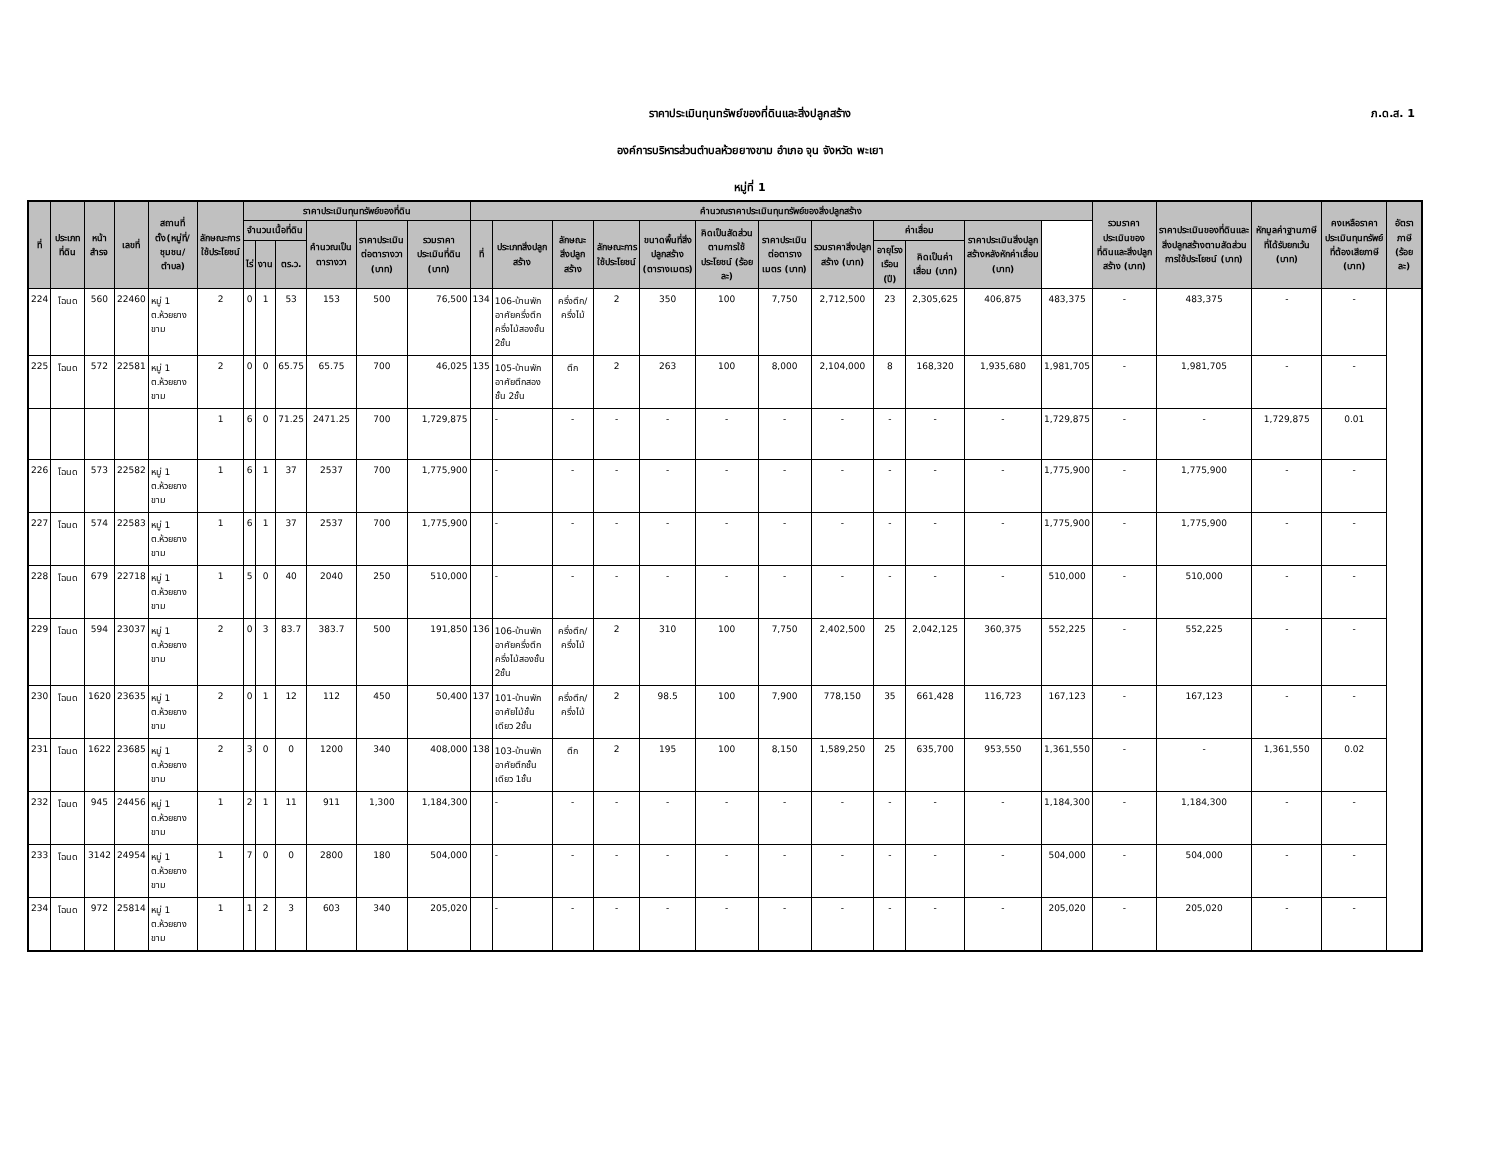ภ.ด.ส. 1
ราคาประเมินทุนทรัพย์ของที่ดินและสิ่งปลูกสร้าง
องค์การบริหารส่วนตำบลห้วยยางขาม อำเภอ จุน จังหวัด พะเยา
หมู่ที่ 1
| ที่ | ประเภทที่ดิน | หน้าสำรจ | เลขที่ | สถานที่ตั้ง(หมู่ที่/ชุมชน/ตำบล) | ลักษณะการใช้ประโยชน์ | ราคาประเมินทุนทรัพย์ของที่ดิน | | | | | | คำนวณราคาประเมินทุนทรัพย์ของสิ่งปลูกสร้าง | | | | | | | | | | | | รวมราคาประเมินของที่ดินและสิ่งปลูกสร้าง (บาท) | ราคาประเมินของที่ดินและสิ่งปลูกสร้างตามสัดส่วนการใช้ประโยชน์ (บาท) | หักมูลค่าฐานภาษีที่ได้รับยกเว้น (บาท) | คงเหลือราคาประเมินทุนทรัพย์ที่ต้องเสียภาษี (บาท) | อัตราภาษี (ร้อยละ) |
| --- | --- | --- | --- | --- | --- | --- | --- | --- | --- | --- | --- | --- | --- | --- | --- | --- | --- | --- | --- | --- | --- | --- | --- | --- | --- | --- | --- | --- |
| | | | | | | จำนวนเนื้อที่ดิน | | | คำนวณเป็นตารางวา | ราคาประเมินต่อตารางวา (บาท) | รวมราคาประเมินที่ดิน (บาท) | ที่ | ประเภทสิ่งปลูกสร้าง | ลักษณะสิ่งปลูกสร้าง | ลักษณะการใช้ประโยชน์ | ขนาดพื้นที่สิ่งปลูกสร้าง (ตารางเมตร) | คิดเป็นสัดส่วนตามการใช้ประโยชน์ (ร้อยละ) | ราคาประเมินต่อตารางเมตร (บาท) | รวมราคาสิ่งปลูกสร้าง (บาท) | ค่าเสื่อม | | ราคาประเมินสิ่งปลูกสร้างหลังหักค่าเสื่อม (บาท) | | | | | | |
| | | | | | | ไร่ | งาน | ตร.ว. | | | | | | | | | | | | อายุโรงเรือน (ปี) | คิดเป็นค่าเสื่อม (บาท) | | | | | | | |
| 224 | โฉนด | 560 | 22460 | หมู่ 1 ต.ห้วยยางขาม | 2 | 0 | 1 | 53 | 153 | 500 | 76,500 | 134 | 106-บ้านพักอาศัยครึ่งตึกครึ่งไม้สองชั้น 2ชั้น | ครึ่งตึก/ครึ่งไม้ | 2 | 350 | 100 | 7,750 | 2,712,500 | 23 | 2,305,625 | 406,875 | 483,375 | - | 483,375 | - | - | |
| 225 | โฉนด | 572 | 22581 | หมู่ 1 ต.ห้วยยางขาม | 2 | 0 | 0 | 65.75 | 65.75 | 700 | 46,025 | 135 | 105-บ้านพักอาศัยตึกสองชั้น 2ชั้น | ตึก | 2 | 263 | 100 | 8,000 | 2,104,000 | 8 | 168,320 | 1,935,680 | 1,981,705 | - | 1,981,705 | - | - | |
| | | | | | 1 | 6 | 0 | 71.25 | 2471.25 | 700 | 1,729,875 | | - | - | - | - | - | - | - | - | - | - | 1,729,875 | - | - | 1,729,875 | 0.01 | |
| 226 | โฉนด | 573 | 22582 | หมู่ 1 ต.ห้วยยางขาม | 1 | 6 | 1 | 37 | 2537 | 700 | 1,775,900 | | - | - | - | - | - | - | - | - | - | - | 1,775,900 | - | 1,775,900 | - | - | |
| 227 | โฉนด | 574 | 22583 | หมู่ 1 ต.ห้วยยางขาม | 1 | 6 | 1 | 37 | 2537 | 700 | 1,775,900 | | - | - | - | - | - | - | - | - | - | - | 1,775,900 | - | 1,775,900 | - | - | |
| 228 | โฉนด | 679 | 22718 | หมู่ 1 ต.ห้วยยางขาม | 1 | 5 | 0 | 40 | 2040 | 250 | 510,000 | | - | - | - | - | - | - | - | - | - | - | 510,000 | - | 510,000 | - | - | |
| 229 | โฉนด | 594 | 23037 | หมู่ 1 ต.ห้วยยางขาม | 2 | 0 | 3 | 83.7 | 383.7 | 500 | 191,850 | 136 | 106-บ้านพักอาศัยครึ่งตึกครึ่งไม้สองชั้น 2ชั้น | ครึ่งตึก/ครึ่งไม้ | 2 | 310 | 100 | 7,750 | 2,402,500 | 25 | 2,042,125 | 360,375 | 552,225 | - | 552,225 | - | - | |
| 230 | โฉนด | 1620 | 23635 | หมู่ 1 ต.ห้วยยางขาม | 2 | 0 | 1 | 12 | 112 | 450 | 50,400 | 137 | 101-บ้านพักอาศัยไม้ชั้นเดียว 2ชั้น | ครึ่งตึก/ครึ่งไม้ | 2 | 98.5 | 100 | 7,900 | 778,150 | 35 | 661,428 | 116,723 | 167,123 | - | 167,123 | - | - | |
| 231 | โฉนด | 1622 | 23685 | หมู่ 1 ต.ห้วยยางขาม | 2 | 3 | 0 | 0 | 1200 | 340 | 408,000 | 138 | 103-บ้านพักอาศัยตึกชั้นเดียว 1ชั้น | ตึก | 2 | 195 | 100 | 8,150 | 1,589,250 | 25 | 635,700 | 953,550 | 1,361,550 | - | - | 1,361,550 | 0.02 | |
| 232 | โฉนด | 945 | 24456 | หมู่ 1 ต.ห้วยยางขาม | 1 | 2 | 1 | 11 | 911 | 1,300 | 1,184,300 | | - | - | - | - | - | - | - | - | - | - | 1,184,300 | - | 1,184,300 | - | - | |
| 233 | โฉนด | 3142 | 24954 | หมู่ 1 ต.ห้วยยางขาม | 1 | 7 | 0 | 0 | 2800 | 180 | 504,000 | | - | - | - | - | - | - | - | - | - | - | 504,000 | - | 504,000 | - | - | |
| 234 | โฉนด | 972 | 25814 | หมู่ 1 ต.ห้วยยางขาม | 1 | 1 | 2 | 3 | 603 | 340 | 205,020 | | - | - | - | - | - | - | - | - | - | - | 205,020 | - | 205,020 | - | - | |